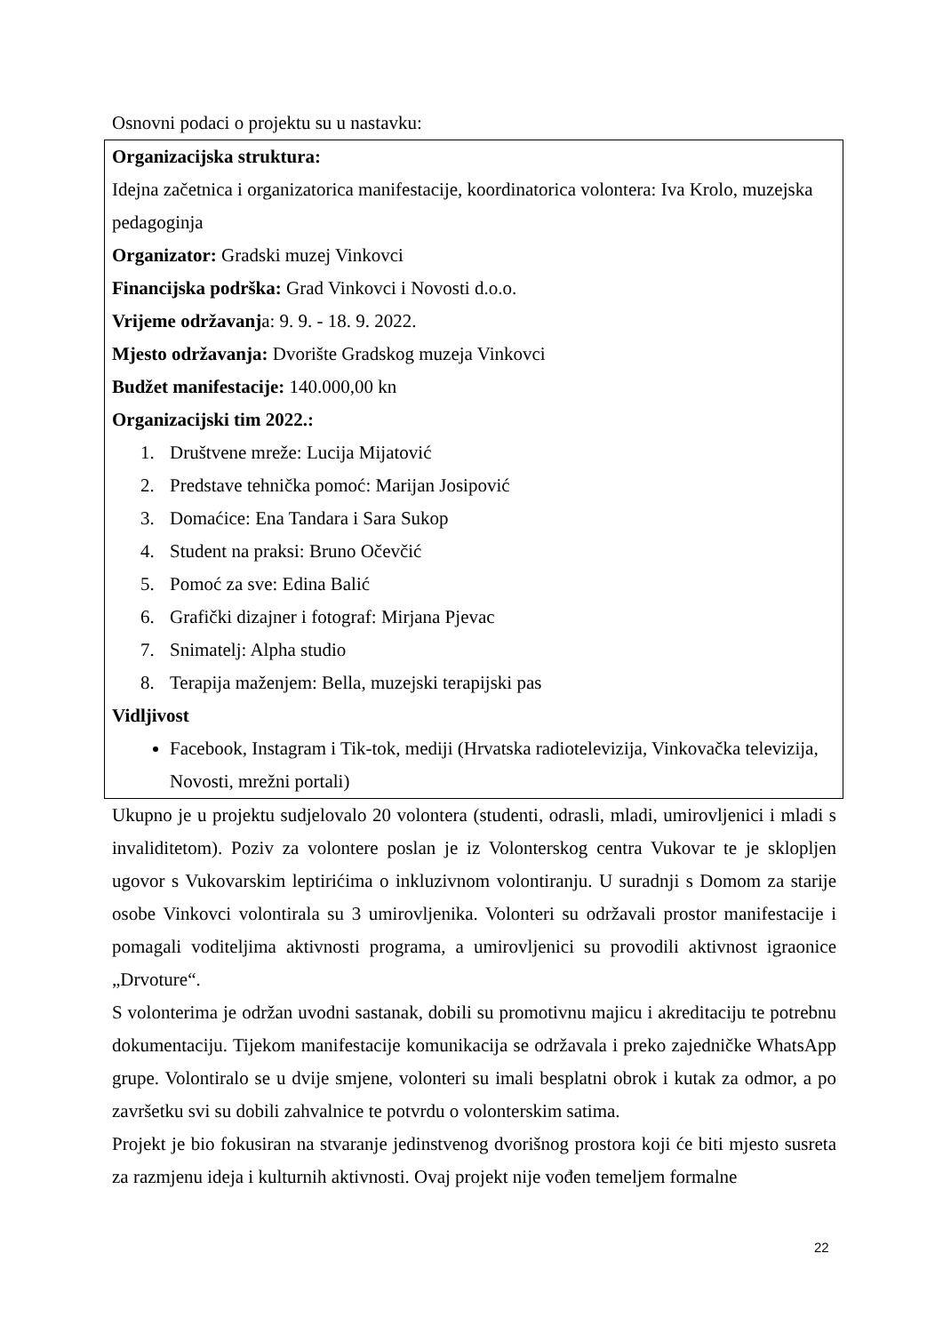Osnovni podaci o projektu su u nastavku:
Organizacijska struktura:
Idejna začetnica i organizatorica manifestacije, koordinatorica volontera: Iva Krolo, muzejska pedagoginja
Organizator: Gradski muzej Vinkovci
Financijska podrška: Grad Vinkovci i Novosti d.o.o.
Vrijeme održavanja: 9. 9. - 18. 9. 2022.
Mjesto održavanja: Dvorište Gradskog muzeja Vinkovci
Budžet manifestacije: 140.000,00 kn
Organizacijski tim 2022.:
1. Društvene mreže: Lucija Mijatović
2. Predstave tehnička pomoć: Marijan Josipović
3. Domaćice: Ena Tandara i Sara Sukop
4. Student na praksi: Bruno Očevčić
5. Pomoć za sve: Edina Balić
6. Grafički dizajner i fotograf: Mirjana Pjevac
7. Snimatelj: Alpha studio
8. Terapija maženjem: Bella, muzejski terapijski pas
Vidljivost
Facebook, Instagram i Tik-tok, mediji (Hrvatska radiotelevizija, Vinkovačka televizija, Novosti, mrežni portali)
Ukupno je u projektu sudjelovalo 20 volontera (studenti, odrasli, mladi, umirovljenici i mladi s invaliditetom). Poziv za volontere poslan je iz Volonterskog centra Vukovar te je sklopljen ugovor s Vukovarskim leptirićima o inkluzivnom volontiranju. U suradnji s Domom za starije osobe Vinkovci volontirala su 3 umirovljenika. Volonteri su održavali prostor manifestacije i pomagali voditeljima aktivnosti programa, a umirovljenici su provodili aktivnost igraonice „Drvoture“.
S volonterima je održan uvodni sastanak, dobili su promotivnu majicu i akreditaciju te potrebnu dokumentaciju. Tijekom manifestacije komunikacija se održavala i preko zajedničke WhatsApp grupe. Volontiralo se u dvije smjene, volonteri su imali besplatni obrok i kutak za odmor, a po završetku svi su dobili zahvalnice te potvrdu o volonterskim satima.
Projekt je bio fokusiran na stvaranje jedinstvenog dvorišnog prostora koji će biti mjesto susreta za razmjenu ideja i kulturnih aktivnosti. Ovaj projekt nije vođen temeljem formalne
22